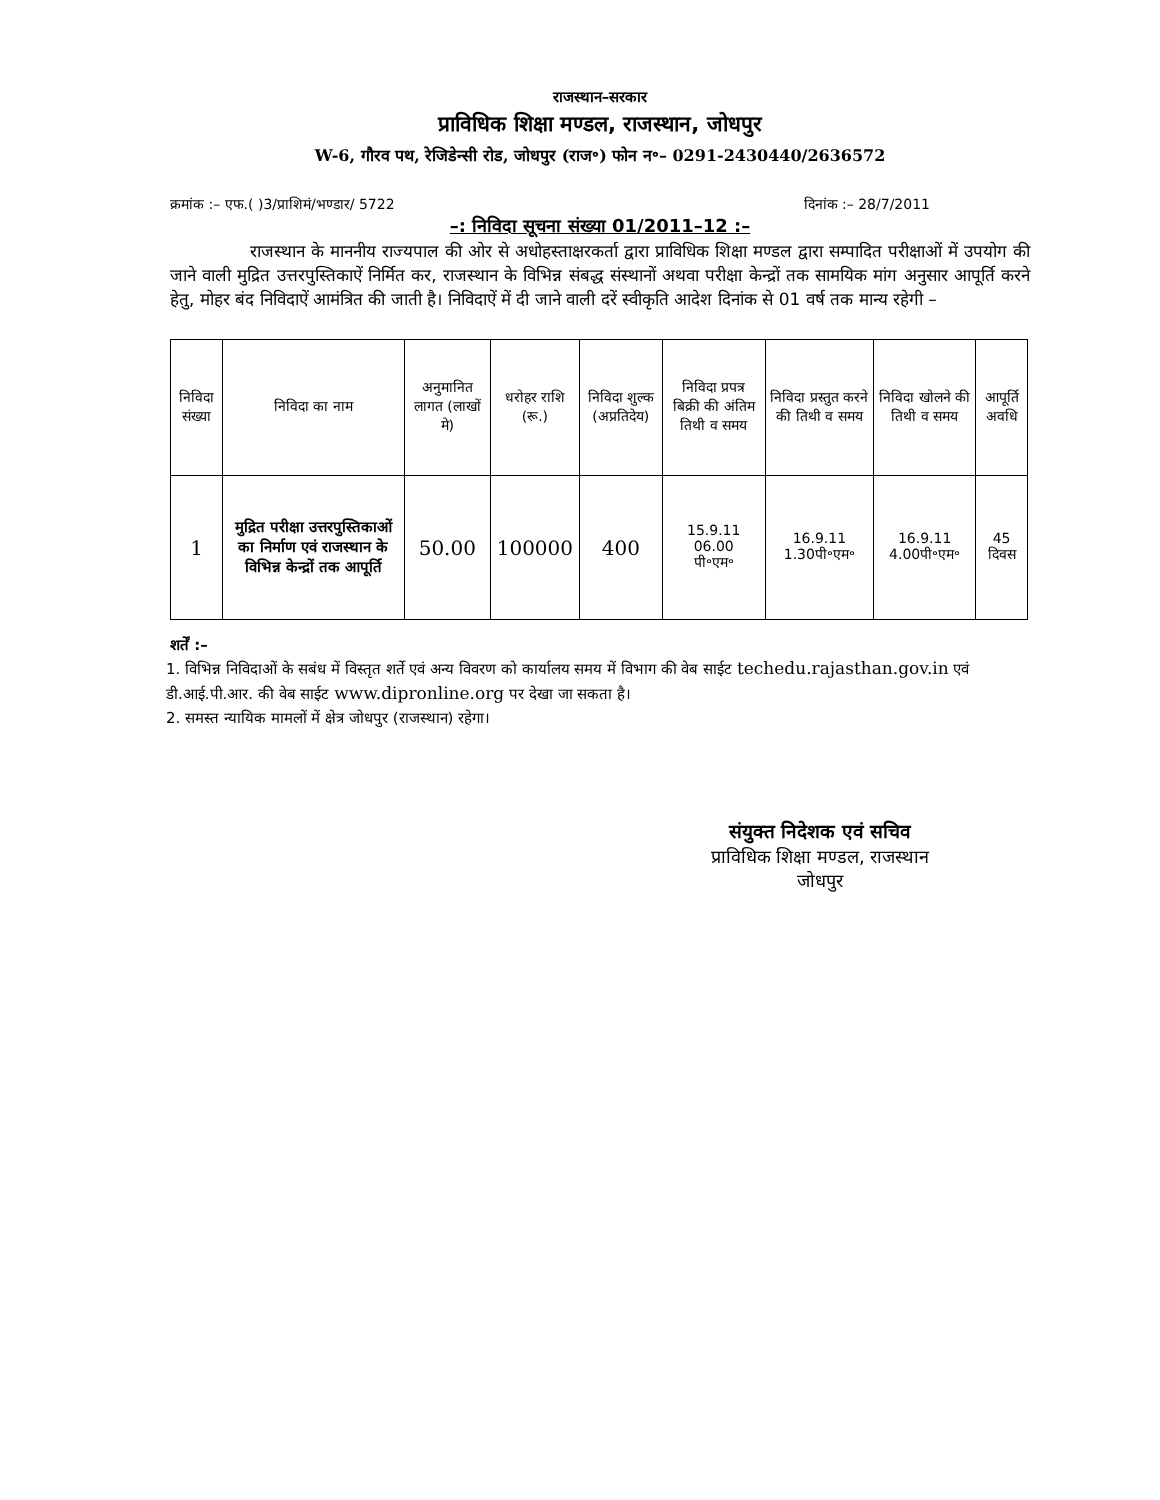राजस्थान–सरकार
प्राविधिक शिक्षा मण्डल, राजस्थान, जोधपुर
W-6, गौरव पथ, रेजिडेन्सी रोड, जोधपुर (राज॰) फोन न॰– 0291-2430440/2636572
क्रमांक :– एफ.( )3/प्राशिमं/भण्डार/ 5722 दिनांक :– 28/7/2011
–: निविदा सूचना संख्या 01/2011–12 :–
राजस्थान के माननीय राज्यपाल की ओर से अधोहस्ताक्षरकर्ता द्वारा प्राविधिक शिक्षा मण्डल द्वारा सम्पादित परीक्षाओं में उपयोग की जाने वाली मुद्रित उत्तरपुस्तिकाऐं निर्मित कर, राजस्थान के विभिन्न संबद्ध संस्थानों अथवा परीक्षा केन्द्रों तक सामयिक मांग अनुसार आपूर्ति करने हेतु, मोहर बंद निविदाऐं आमंत्रित की जाती है। निविदाऐं में दी जाने वाली दरें स्वीकृति आदेश दिनांक से 01 वर्ष तक मान्य रहेगी –
| निविदा संख्या | निविदा का नाम | अनुमानित लागत (लाखों मे) | धरोहर राशि (रू.) | निविदा शुल्क (अप्रतिदेय) | निविदा प्रपत्र बिक्री की अंतिम तिथी व समय | निविदा प्रस्तुत करने की तिथी व समय | निविदा खोलने की तिथी व समय | आपूर्ति अवधि |
| --- | --- | --- | --- | --- | --- | --- | --- | --- |
| 1 | मुद्रित परीक्षा उत्तरपुस्तिकाओं का निर्माण एवं राजस्थान के विभिन्न केन्द्रों तक आपूर्ति | 50.00 | 100000 | 400 | 15.9.11 06.00 पी॰एम॰ | 16.9.11 1.30पी॰एम॰ | 16.9.11 4.00पी॰एम॰ | 45 दिवस |
शर्तें :–
1. विभिन्न निविदाओं के सबंध में विस्तृत शर्ते एवं अन्य विवरण को कार्यालय समय में विभाग की वेब साईट techedu.rajasthan.gov.in एवं डी.आई.पी.आर. की वेब साईट www.dipronline.org पर देखा जा सकता है।
2. समस्त न्यायिक मामलों में क्षेत्र जोधपुर (राजस्थान) रहेगा।
संयुक्त निदेशक एवं सचिव
प्राविधिक शिक्षा मण्डल, राजस्थान
जोधपुर